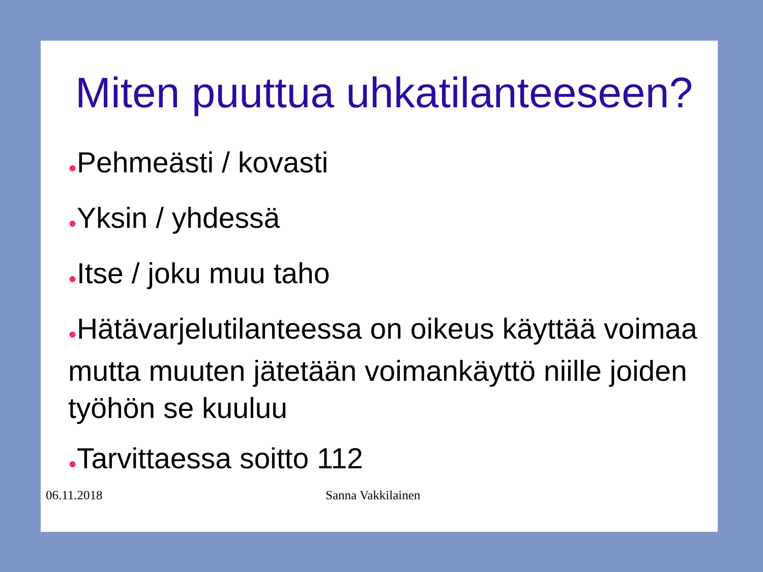Miten puuttua uhkatilanteeseen?
●Pehmeästi / kovasti
●Yksin / yhdessä
●Itse / joku muu taho
●Hätävarjelutilanteessa on oikeus käyttää voimaa mutta muuten jätetään voimankäyttö niille joiden työhön se kuuluu
●Tarvittaessa soitto 112
06.11.2018 Sanna Vakkilainen